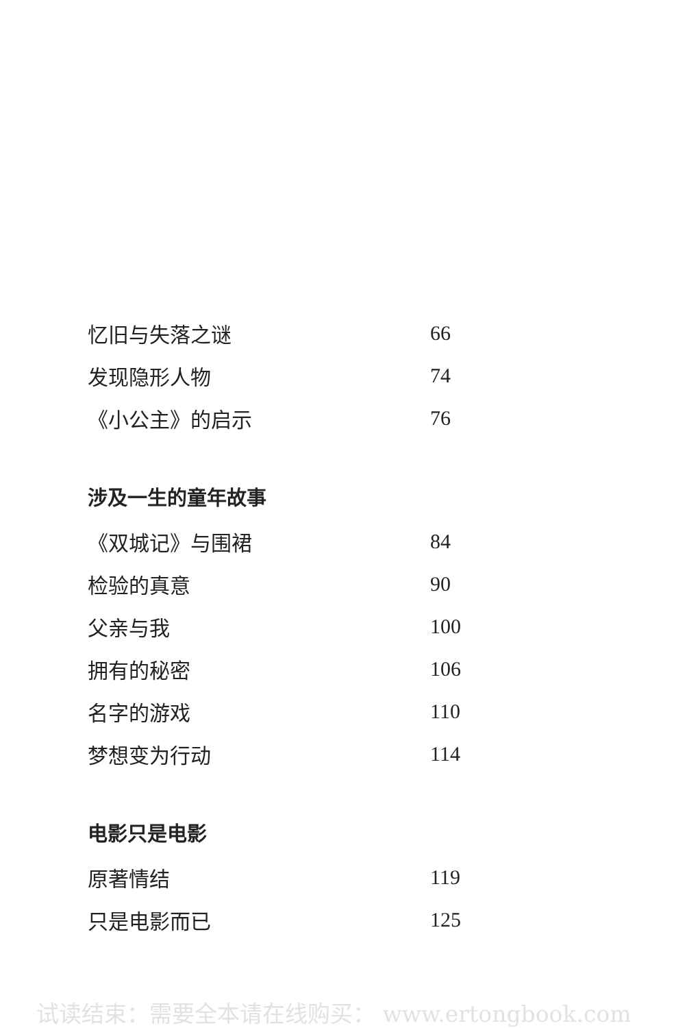忆旧与失落之谜 66
发现隐形人物 74
《小公主》的启示 76
涉及一生的童年故事
《双城记》与围裙 84
检验的真意 90
父亲与我 100
拥有的秘密 106
名字的游戏 110
梦想变为行动 114
电影只是电影
原著情结 119
只是电影而已 125
试读结束：需要全本请在线购买： www.ertongbook.com